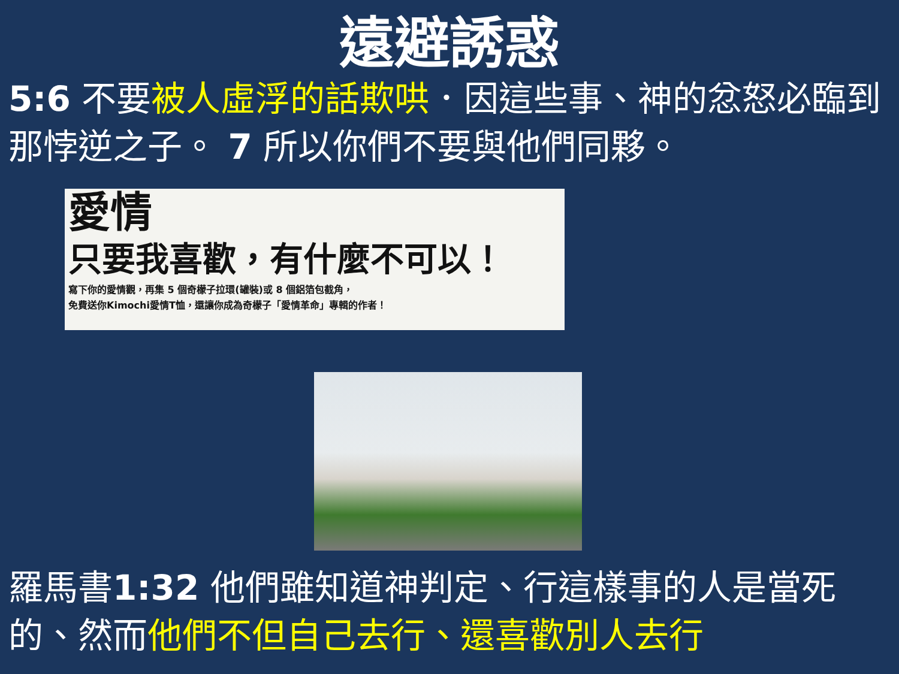遠避誘惑
5:6 不要被人虛浮的話欺哄．因這些事、神的忿怒必臨到那悖逆之子。 7 所以你們不要與他們同夥。
愛情
只要我喜歡，有什麼不可以！
寫下你的愛情觀，再集 5 個奇檬子拉環(罐裝)或 8 個鋁箔包截角，
免費送你Kimochi愛情T恤，還讓你成為奇檬子「愛情革命」專輯的作者！
羅馬書1:32 他們雖知道神判定、行這樣事的人是當死的、然而他們不但自己去行、還喜歡別人去行